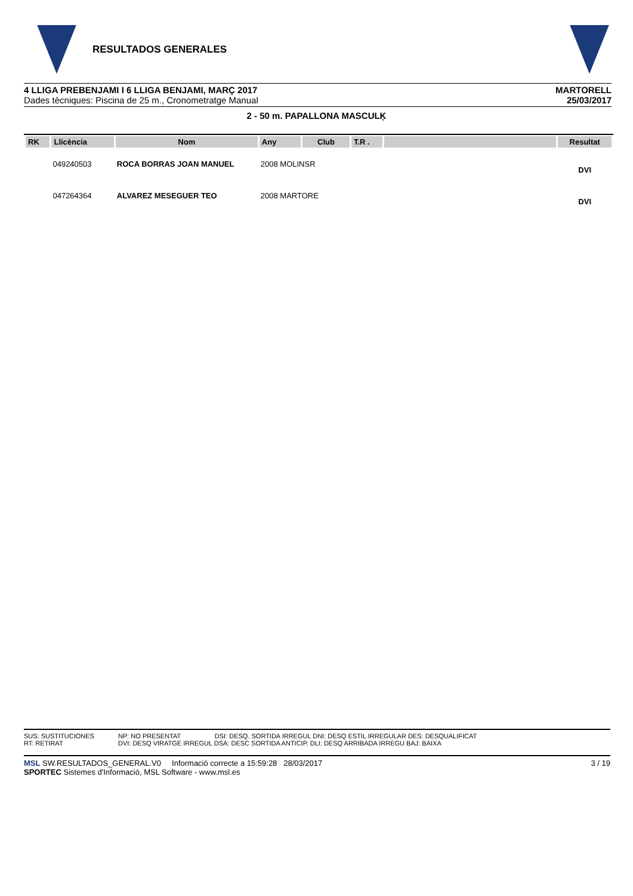RESULTADOS GENERALES
4 LLIGA PREBENJAMI I 6 LLIGA BENJAMI, MARÇ 2017
Dades tècniques: Piscina de 25 m., Cronometratge Manual
MARTORELL
25/03/2017
2 - 50 m. PAPALLONA MASCULĶ
| RK | Llicència | Nom | Any | Club | T.R . | | Resultat |
| --- | --- | --- | --- | --- | --- | --- | --- |
| | 049240503 | ROCA BORRAS JOAN MANUEL | 2008 MOLINSR | | | | DVI |
| | 047264364 | ALVAREZ MESEGUER TEO | 2008 MARTORE | | | | DVI |
SUS: SUSTITUCIONES
RT: RETIRAT
NP: NO PRESENTAT
DVI: DESQ VIRATGE IRREGUL DSA: DESC SORTIDA ANTICIP. DLI: DESQ ARRIBADA IRREGU BAJ: BAIXA
DSI: DESQ. SORTIDA IRREGUL DNI: DESQ ESTIL IRREGULAR DES: DESQUALIFICAT
MSL SW.RESULTADOS_GENERAL.V0 Informació correcte a 15:59:28 28/03/2017
SPORTEC Sistemes d'Informació, MSL Software - www.msl.es
3 / 19